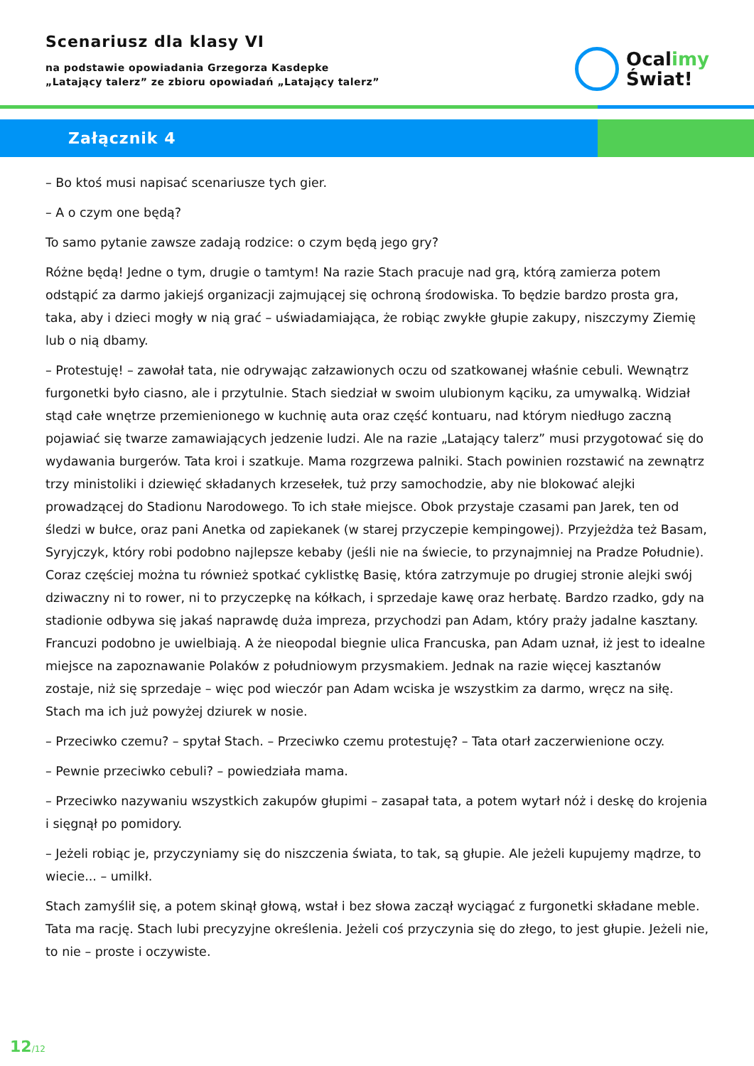Scenariusz dla klasy VI
na podstawie opowiadania Grzegorza Kasdepke
„Latający talerz” ze zbioru opowiadań „Latający talerz”
Ocalimy
Świat!
Załącznik 4
– Bo ktoś musi napisać scenariusze tych gier.
– A o czym one będą?
To samo pytanie zawsze zadają rodzice: o czym będą jego gry?
Różne będą! Jedne o tym, drugie o tamtym! Na razie Stach pracuje nad grą, którą zamierza potem odstąpić za darmo jakiejś organizacji zajmującej się ochroną środowiska. To będzie bardzo prosta gra, taka, aby i dzieci mogły w nią grać – uświadamiająca, że robiąc zwykłe głupie zakupy, niszczymy Ziemię lub o nią dbamy.
– Protestuję! – zawołał tata, nie odrywając załzawionych oczu od szatkowanej właśnie cebuli. Wewnątrz furgonetki było ciasno, ale i przytulnie. Stach siedział w swoim ulubionym kąciku, za umywalką. Widział stąd całe wnętrze przemienionego w kuchnię auta oraz część kontuaru, nad którym niedługo zaczną pojawiać się twarze zamawiających jedzenie ludzi. Ale na razie „Latający talerz” musi przygotować się do wydawania burgerów. Tata kroi i szatkuje. Mama rozgrzewa palniki. Stach powinien rozstawić na zewnątrz trzy ministoliki i dziewięć składanych krzesełek, tuż przy samochodzie, aby nie blokować alejki prowadzącej do Stadionu Narodowego. To ich stałe miejsce. Obok przystaje czasami pan Jarek, ten od śledzi w bułce, oraz pani Anetka od zapiekanek (w starej przyczepie kempingowej). Przyjeżdża też Basam, Syryjczyk, który robi podobno najlepsze kebaby (jeśli nie na świecie, to przynajmniej na Pradze Południe). Coraz częściej można tu również spotkać cyklistkę Basię, która zatrzymuje po drugiej stronie alejki swój dziwaczny ni to rower, ni to przyczepkę na kółkach, i sprzedaje kawę oraz herbatę. Bardzo rzadko, gdy na stadionie odbywa się jakaś naprawdę duża impreza, przychodzi pan Adam, który praży jadalne kasztany. Francuzi podobno je uwielbiają. A że nieopodal biegnie ulica Francuska, pan Adam uznał, iż jest to idealne miejsce na zapoznawanie Polaków z południowym przysmakiem. Jednak na razie więcej kasztanów zostaje, niż się sprzedaje – więc pod wieczór pan Adam wciska je wszystkim za darmo, wręcz na siłę. Stach ma ich już powyżej dziurek w nosie.
– Przeciwko czemu? – spytał Stach. – Przeciwko czemu protestuję? – Tata otarł zaczerwienione oczy.
– Pewnie przeciwko cebuli? – powiedziała mama.
– Przeciwko nazywaniu wszystkich zakupów głupimi – zasapał tata, a potem wytarł nóż i deskę do krojenia i sięgnął po pomidory.
– Jeżeli robiąc je, przyczyniamy się do niszczenia świata, to tak, są głupie. Ale jeżeli kupujemy mądrze, to wiecie... – umilkł.
Stach zamyślił się, a potem skinął głową, wstał i bez słowa zaczął wyciągać z furgonetki składane meble. Tata ma rację. Stach lubi precyzyjne określenia. Jeżeli coś przyczynia się do złego, to jest głupie. Jeżeli nie, to nie – proste i oczywiste.
12/12